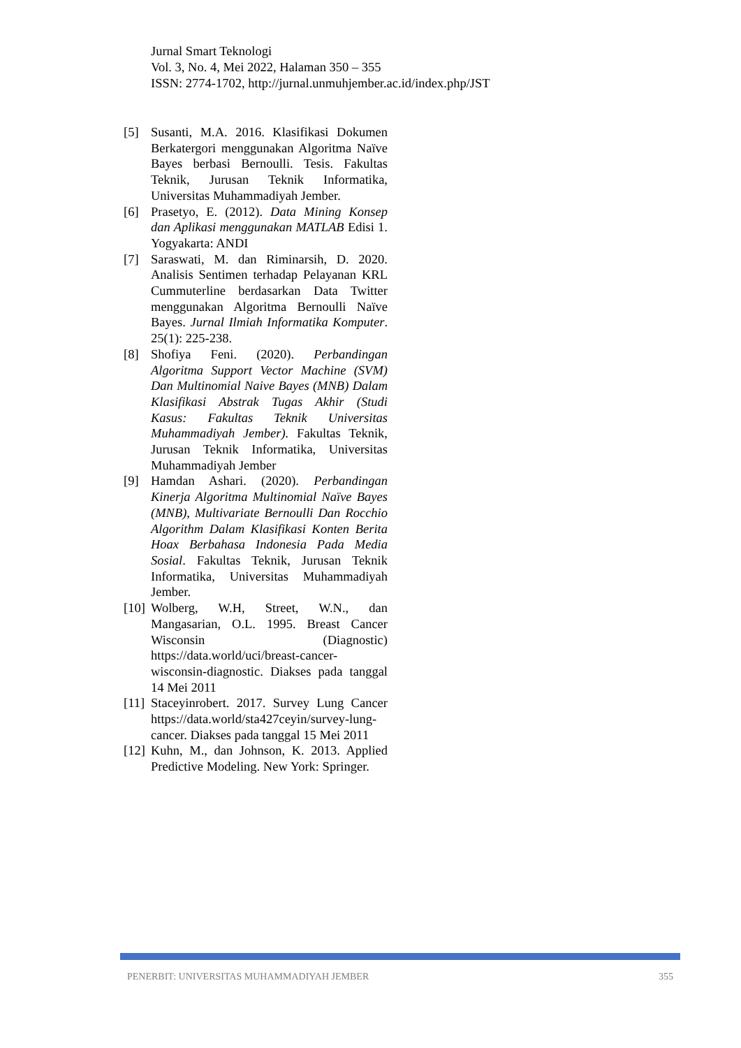Jurnal Smart Teknologi
Vol. 3, No. 4, Mei 2022, Halaman 350 – 355
ISSN: 2774-1702, http://jurnal.unmuhjember.ac.id/index.php/JST
[5] Susanti, M.A. 2016. Klasifikasi Dokumen Berkatergori menggunakan Algoritma Naïve Bayes berbasi Bernoulli. Tesis. Fakultas Teknik, Jurusan Teknik Informatika, Universitas Muhammadiyah Jember.
[6] Prasetyo, E. (2012). Data Mining Konsep dan Aplikasi menggunakan MATLAB Edisi 1. Yogyakarta: ANDI
[7] Saraswati, M. dan Riminarsih, D. 2020. Analisis Sentimen terhadap Pelayanan KRL Cummuterline berdasarkan Data Twitter menggunakan Algoritma Bernoulli Naïve Bayes. Jurnal Ilmiah Informatika Komputer. 25(1): 225-238.
[8] Shofiya Feni. (2020). Perbandingan Algoritma Support Vector Machine (SVM) Dan Multinomial Naive Bayes (MNB) Dalam Klasifikasi Abstrak Tugas Akhir (Studi Kasus: Fakultas Teknik Universitas Muhammadiyah Jember). Fakultas Teknik, Jurusan Teknik Informatika, Universitas Muhammadiyah Jember
[9] Hamdan Ashari. (2020). Perbandingan Kinerja Algoritma Multinomial Naïve Bayes (MNB), Multivariate Bernoulli Dan Rocchio Algorithm Dalam Klasifikasi Konten Berita Hoax Berbahasa Indonesia Pada Media Sosial. Fakultas Teknik, Jurusan Teknik Informatika, Universitas Muhammadiyah Jember.
[10] Wolberg, W.H, Street, W.N., dan Mangasarian, O.L. 1995. Breast Cancer Wisconsin (Diagnostic) https://data.world/uci/breast-cancer-wisconsin-diagnostic. Diakses pada tanggal 14 Mei 2011
[11] Staceyinrobert. 2017. Survey Lung Cancer https://data.world/sta427ceyin/survey-lung-cancer. Diakses pada tanggal 15 Mei 2011
[12] Kuhn, M., dan Johnson, K. 2013. Applied Predictive Modeling. New York: Springer.
PENERBIT: UNIVERSITAS MUHAMMADIYAH JEMBER 355